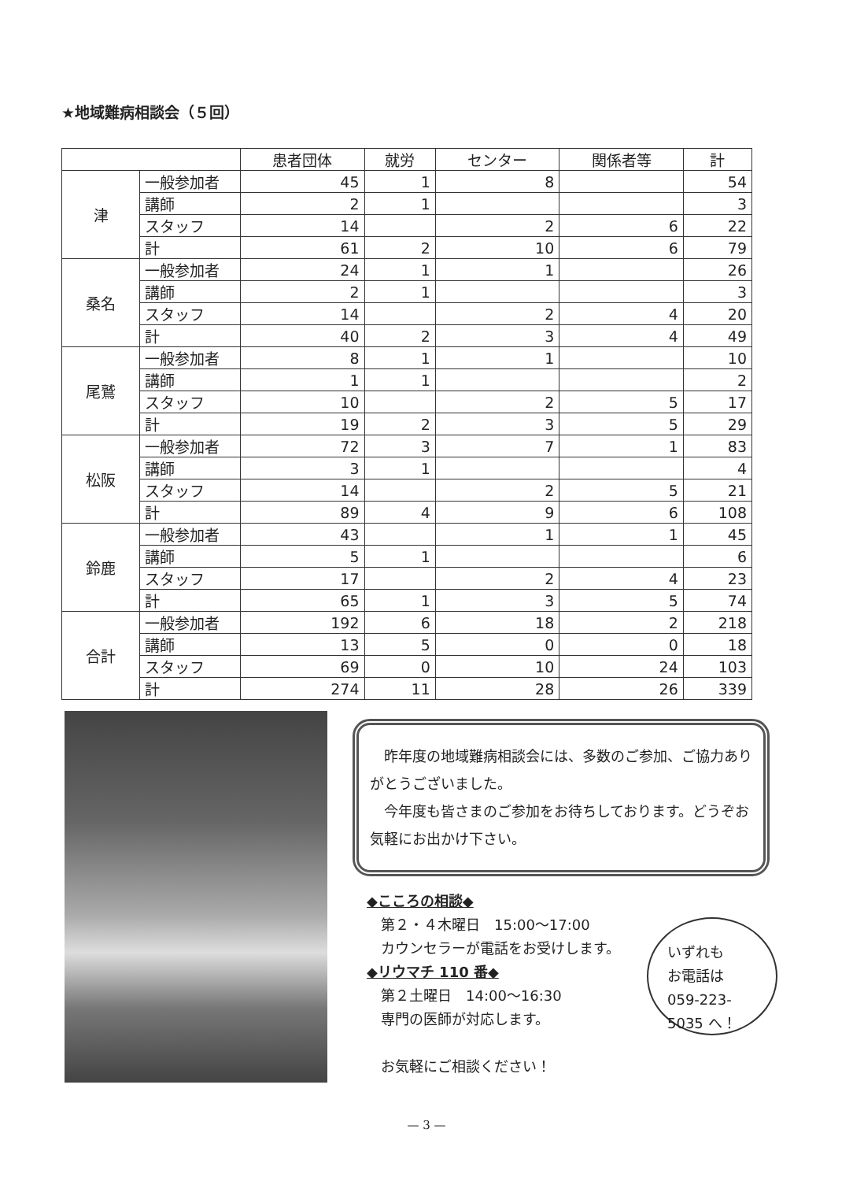★地域難病相談会（５回）
| | | 患者団体 | 就労 | センター | 関係者等 | 計 |
| --- | --- | --- | --- | --- | --- | --- |
| 津 | 一般参加者 | 45 | 1 | 8 | | 54 |
| | 講師 | 2 | 1 | | | 3 |
| | スタッフ | 14 | | 2 | 6 | 22 |
| | 計 | 61 | 2 | 10 | 6 | 79 |
| 桑名 | 一般参加者 | 24 | 1 | 1 | | 26 |
| | 講師 | 2 | 1 | | | 3 |
| | スタッフ | 14 | | 2 | 4 | 20 |
| | 計 | 40 | 2 | 3 | 4 | 49 |
| 尾鷲 | 一般参加者 | 8 | 1 | 1 | | 10 |
| | 講師 | 1 | 1 | | | 2 |
| | スタッフ | 10 | | 2 | 5 | 17 |
| | 計 | 19 | 2 | 3 | 5 | 29 |
| 松阪 | 一般参加者 | 72 | 3 | 7 | 1 | 83 |
| | 講師 | 3 | 1 | | | 4 |
| | スタッフ | 14 | | 2 | 5 | 21 |
| | 計 | 89 | 4 | 9 | 6 | 108 |
| 鈴鹿 | 一般参加者 | 43 | | 1 | 1 | 45 |
| | 講師 | 5 | 1 | | | 6 |
| | スタッフ | 17 | | 2 | 4 | 23 |
| | 計 | 65 | 1 | 3 | 5 | 74 |
| 合計 | 一般参加者 | 192 | 6 | 18 | 2 | 218 |
| | 講師 | 13 | 5 | 0 | 0 | 18 |
| | スタッフ | 69 | 0 | 10 | 24 | 103 |
| | 計 | 274 | 11 | 28 | 26 | 339 |
　昨年度の地域難病相談会には、多数のご参加、ご協力ありがとうございました。
　今年度も皆さまのご参加をお待ちしております。どうぞお気軽にお出かけ下さい。
◆こころの相談◆
　第２・４木曜日　15:00～17:00
　カウンセラーが電話をお受けします。
◆リウマチ 110 番◆
　第２土曜日　14:00～16:30
　専門の医師が対応します。
　お気軽にご相談ください！
いずれも
お電話は
059-223-
5035 へ！
— 3 —